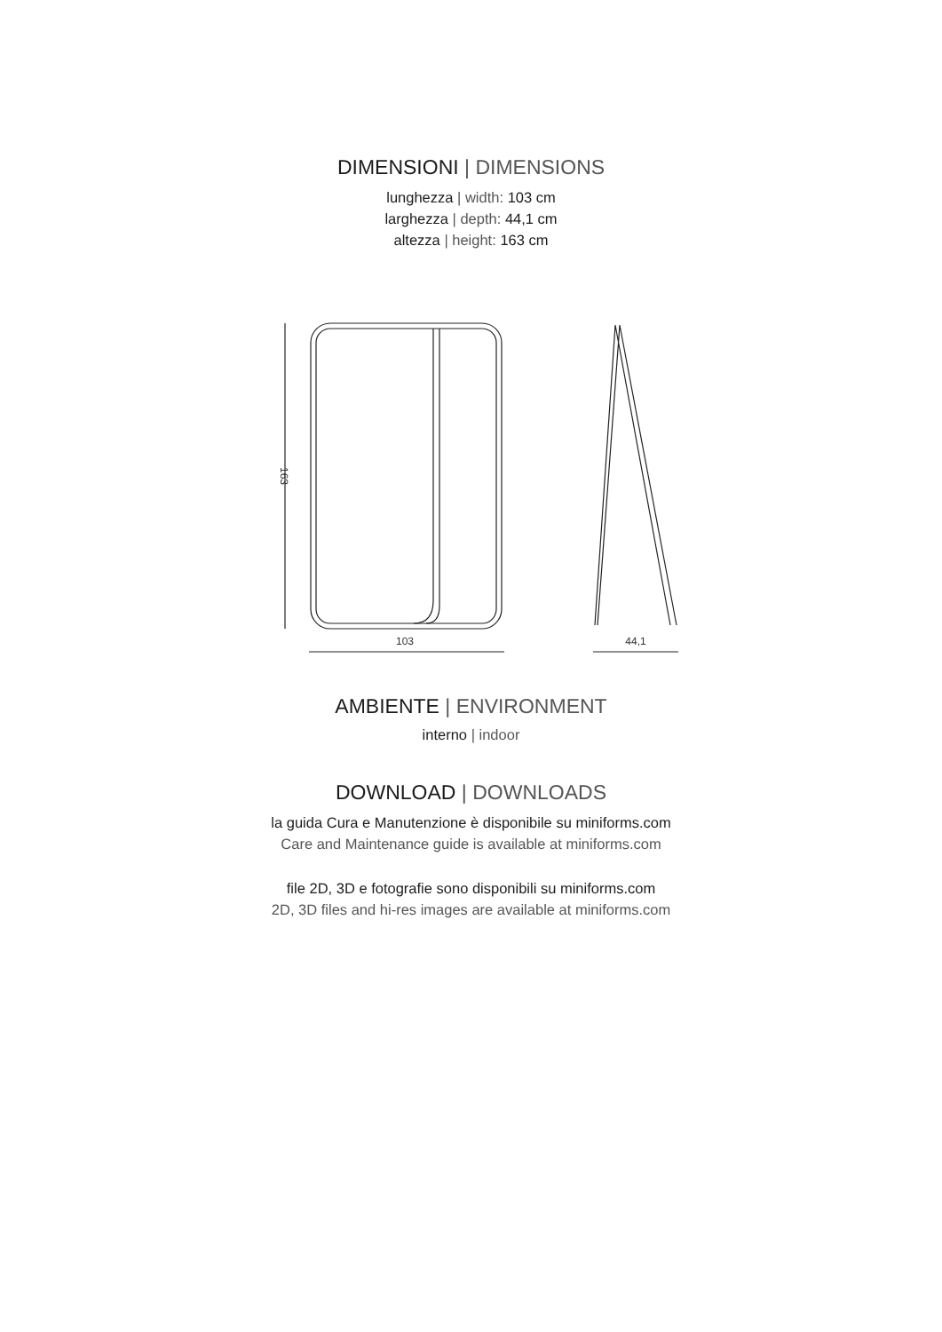DIMENSIONI | DIMENSIONS
lunghezza | width: 103 cm
larghezza | depth: 44,1 cm
altezza | height: 163 cm
103
44,1
163
AMBIENTE | ENVIRONMENT
interno | indoor
DOWNLOAD | DOWNLOADS
la guida Cura e Manutenzione è disponibile su miniforms.com
Care and Maintenance guide is available at miniforms.com
file 2D, 3D e fotografie sono disponibili su miniforms.com
2D, 3D files and hi-res images are available at miniforms.com